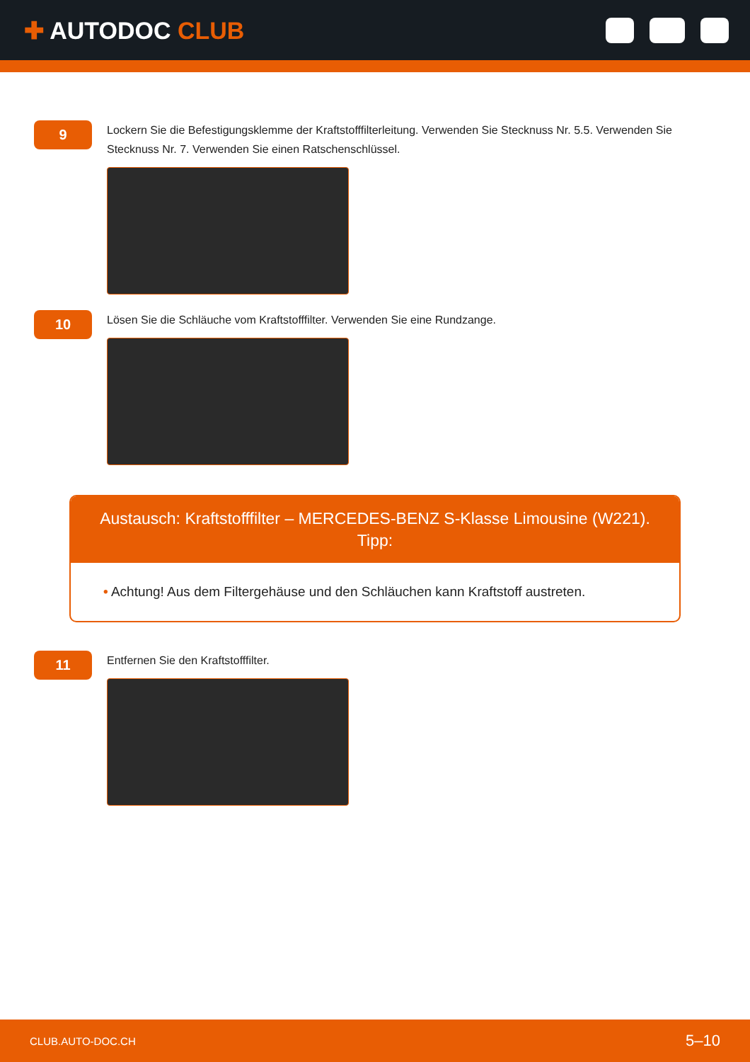✚ AUTODOC CLUB
9
Lockern Sie die Befestigungsklemme der Kraftstofffilterleitung. Verwenden Sie Stecknuss Nr. 5.5. Verwenden Sie Stecknuss Nr. 7. Verwenden Sie einen Ratschenschlüssel.
10
Lösen Sie die Schläuche vom Kraftstofffilter. Verwenden Sie eine Rundzange.
Austausch: Kraftstofffilter – MERCEDES-BENZ S-Klasse Limousine (W221). Tipp:
• Achtung! Aus dem Filtergehäuse und den Schläuchen kann Kraftstoff austreten.
11
Entfernen Sie den Kraftstofffilter.
CLUB.AUTO-DOC.CH 5–10